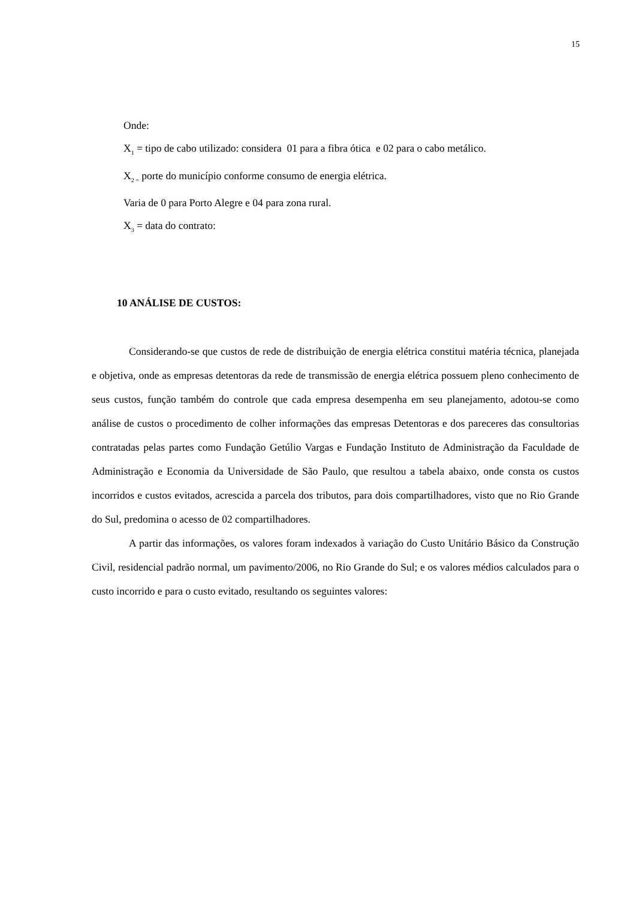15
Onde:
X<sub>1</sub> = tipo de cabo utilizado: considera 01 para a fibra ótica e 02 para o cabo metálico.
X<sub>2 =</sub> porte do município conforme consumo de energia elétrica.
Varia de 0 para Porto Alegre e 04 para zona rural.
X<sub>3</sub> = data do contrato:
10 ANÁLISE DE CUSTOS:
Considerando-se que custos de rede de distribuição de energia elétrica constitui matéria técnica, planejada e objetiva, onde as empresas detentoras da rede de transmissão de energia elétrica possuem pleno conhecimento de seus custos, função também do controle que cada empresa desempenha em seu planejamento, adotou-se como análise de custos o procedimento de colher informações das empresas Detentoras e dos pareceres das consultorias contratadas pelas partes como Fundação Getúlio Vargas e Fundação Instituto de Administração da Faculdade de Administração e Economia da Universidade de São Paulo, que resultou a tabela abaixo, onde consta os custos incorridos e custos evitados, acrescida a parcela dos tributos, para dois compartilhadores, visto que no Rio Grande do Sul, predomina o acesso de 02 compartilhadores.
A partir das informações, os valores foram indexados à variação do Custo Unitário Básico da Construção Civil, residencial padrão normal, um pavimento/2006, no Rio Grande do Sul; e os valores médios calculados para o custo incorrido e para o custo evitado, resultando os seguintes valores: